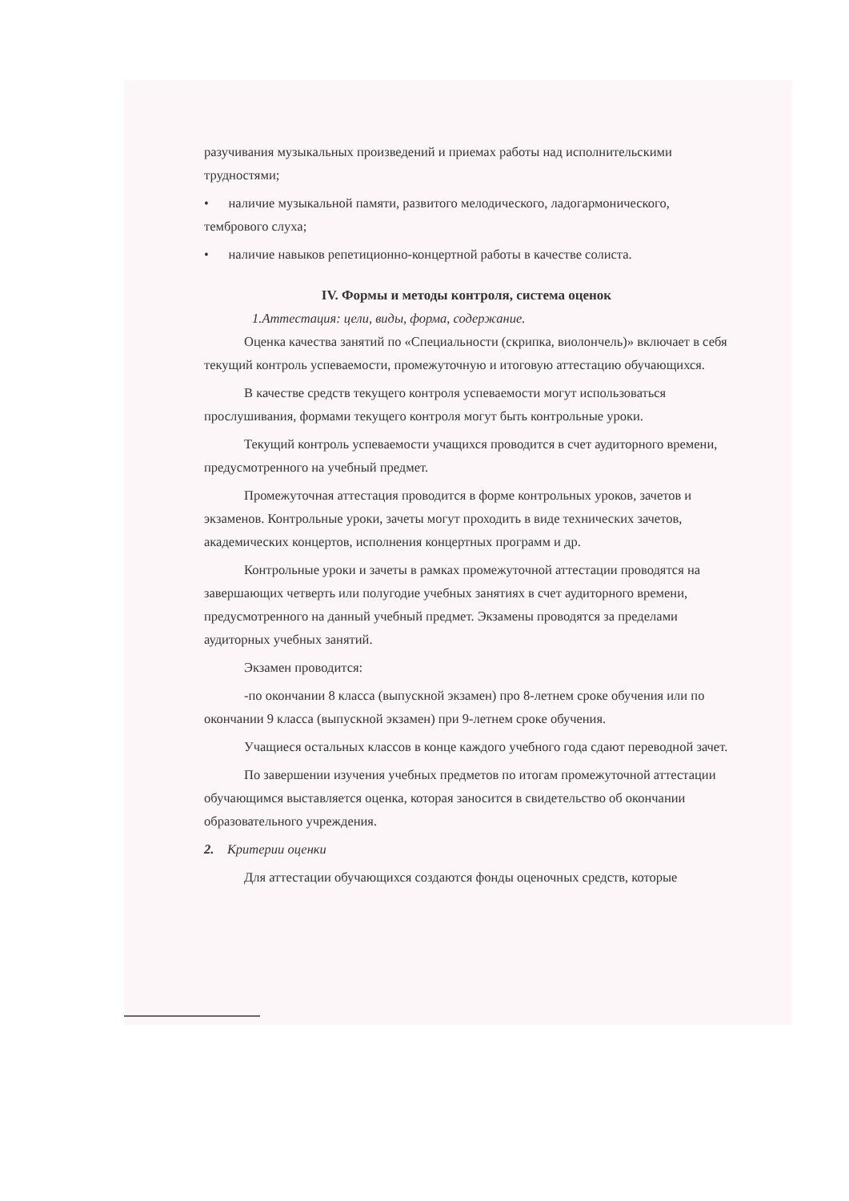разучивания музыкальных произведений и приемах работы над исполнительскими трудностями;
• наличие музыкальной памяти, развитого мелодического, ладогармонического, тембрового слуха;
• наличие навыков репетиционно-концертной работы в качестве солиста.
IV. Формы и методы контроля, система оценок
1.Аттестация: цели, виды, форма, содержание.
Оценка качества занятий по «Специальности (скрипка, виолончель)» включает в себя текущий контроль успеваемости, промежуточную и итоговую аттестацию обучающихся.
В качестве средств текущего контроля успеваемости могут использоваться прослушивания, формами текущего контроля могут быть контрольные уроки.
Текущий контроль успеваемости учащихся проводится в счет аудиторного времени, предусмотренного на учебный предмет.
Промежуточная аттестация проводится в форме контрольных уроков, зачетов и экзаменов. Контрольные уроки, зачеты могут проходить в виде технических зачетов, академических концертов, исполнения концертных программ и др.
Контрольные уроки и зачеты в рамках промежуточной аттестации проводятся на завершающих четверть или полугодие учебных занятиях в счет аудиторного времени, предусмотренного на данный учебный предмет. Экзамены проводятся за пределами аудиторных учебных занятий.
Экзамен проводится:
-по окончании 8 класса (выпускной экзамен) про 8-летнем сроке обучения или по окончании 9 класса (выпускной экзамен) при 9-летнем сроке обучения.
Учащиеся остальных классов в конце каждого учебного года сдают переводной зачет.
По завершении изучения учебных предметов по итогам промежуточной аттестации обучающимся выставляется оценка, которая заносится в свидетельство об окончании образовательного учреждения.
2. Критерии оценки
Для аттестации обучающихся создаются фонды оценочных средств, которые